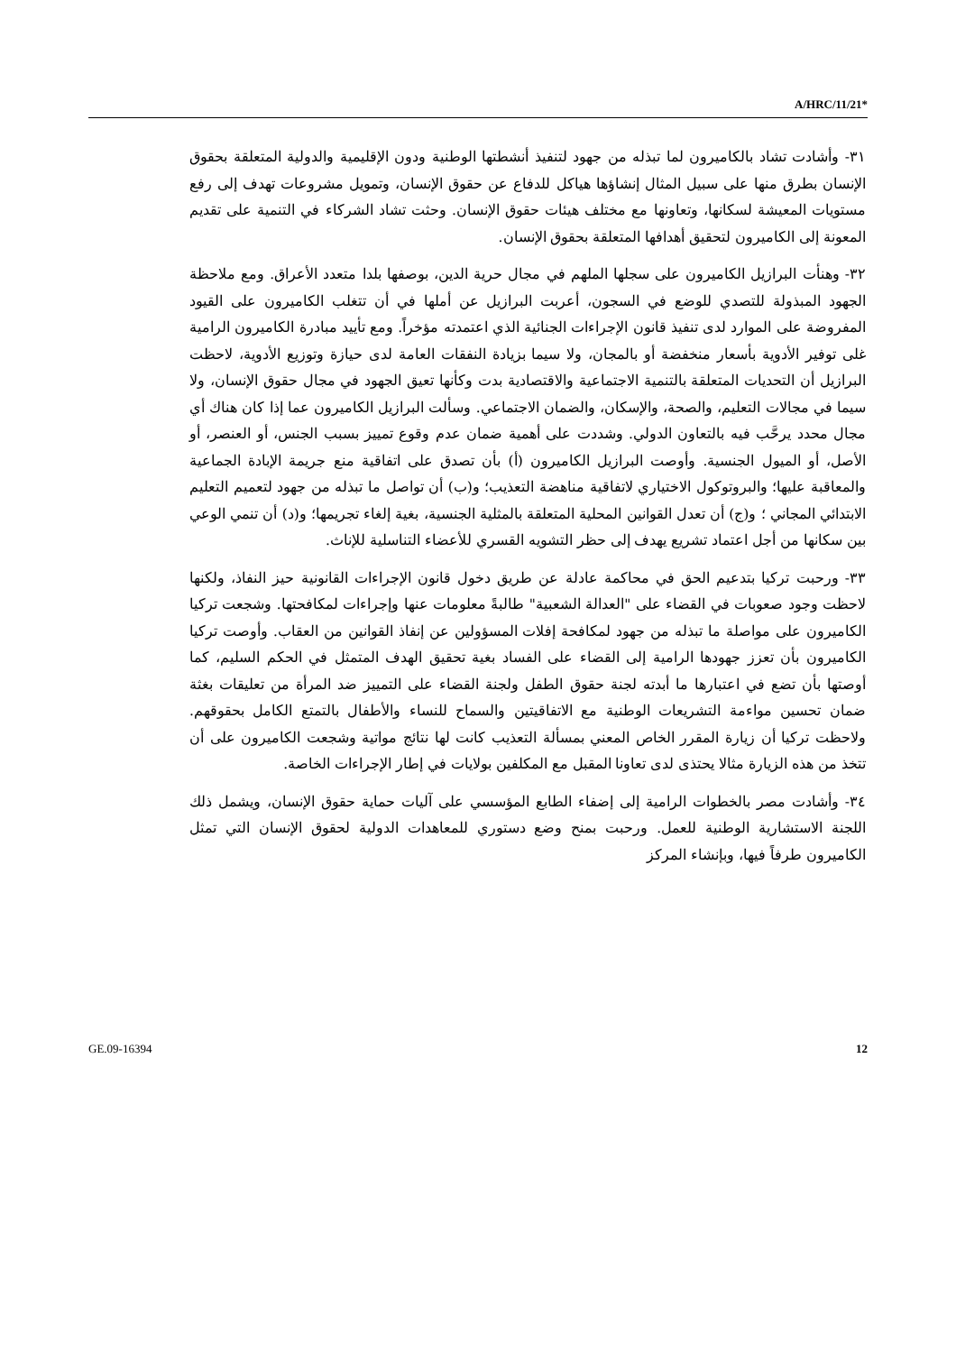A/HRC/11/21*
٣١- وأشادت تشاد بالكاميرون لما تبذله من جهود لتنفيذ أنشطتها الوطنية ودون الإقليمية والدولية المتعلقة بحقوق الإنسان بطرق منها على سبيل المثال إنشاؤها هياكل للدفاع عن حقوق الإنسان، وتمويل مشروعات تهدف إلى رفع مستويات المعيشة لسكانها، وتعاونها مع مختلف هيئات حقوق الإنسان. وحثت تشاد الشركاء في التنمية على تقديم المعونة إلى الكاميرون لتحقيق أهدافها المتعلقة بحقوق الإنسان.
٣٢- وهنأت البرازيل الكاميرون على سجلها الملهم في مجال حرية الدين، بوصفها بلدا متعدد الأعراق. ومع ملاحظة الجهود المبذولة للتصدي للوضع في السجون، أعربت البرازيل عن أملها في أن تتغلب الكاميرون على القيود المفروضة على الموارد لدى تنفيذ قانون الإجراءات الجنائية الذي اعتمدته مؤخراً. ومع تأييد مبادرة الكاميرون الرامية غلى توفير الأدوية بأسعار منخفضة أو بالمجان، ولا سيما بزيادة النفقات العامة لدى حيازة وتوزيع الأدوية، لاحظت البرازيل أن التحديات المتعلقة بالتنمية الاجتماعية والاقتصادية بدت وكأنها تعيق الجهود في مجال حقوق الإنسان، ولا سيما في مجالات التعليم، والصحة، والإسكان، والضمان الاجتماعي. وسألت البرازيل الكاميرون عما إذا كان هناك أي مجال محدد يرحَّب فيه بالتعاون الدولي. وشددت على أهمية ضمان عدم وقوع تمييز بسبب الجنس، أو العنصر، أو الأصل، أو الميول الجنسية. وأوصت البرازيل الكاميرون (أ) بأن تصدق على اتفاقية منع جريمة الإبادة الجماعية والمعاقبة عليها؛ والبروتوكول الاختياري لاتفاقية مناهضة التعذيب؛ و(ب) أن تواصل ما تبذله من جهود لتعميم التعليم الابتدائي المجاني ؛ و(ج) أن تعدل القوانين المحلية المتعلقة بالمثلية الجنسية، بغية إلغاء تجريمها؛ و(د) أن تنمي الوعي بين سكانها من أجل اعتماد تشريع يهدف إلى حظر التشويه القسري للأعضاء التناسلية للإناث.
٣٣- ورحبت تركيا بتدعيم الحق في محاكمة عادلة عن طريق دخول قانون الإجراءات القانونية حيز النفاذ، ولكنها لاحظت وجود صعوبات في القضاء على "العدالة الشعبية" طالبةً معلومات عنها وإجراءات لمكافحتها. وشجعت تركيا الكاميرون على مواصلة ما تبذله من جهود لمكافحة إفلات المسؤولين عن إنفاذ القوانين من العقاب. وأوصت تركيا الكاميرون بأن تعزز جهودها الرامية إلى القضاء على الفساد بغية تحقيق الهدف المتمثل في الحكم السليم، كما أوصتها بأن تضع في اعتبارها ما أبدته لجنة حقوق الطفل ولجنة القضاء على التمييز ضد المرأة من تعليقات بغثة ضمان تحسين مواءمة التشريعات الوطنية مع الاتفاقيتين والسماح للنساء والأطفال بالتمتع الكامل بحقوقهم. ولاحظت تركيا أن زيارة المقرر الخاص المعني بمسألة التعذيب كانت لها نتائج مواتية وشجعت الكاميرون على أن تتخذ من هذه الزيارة مثالا يحتذى لدى تعاونا المقبل مع المكلفين بولايات في إطار الإجراءات الخاصة.
٣٤- وأشادت مصر بالخطوات الرامية إلى إضفاء الطابع المؤسسي على آليات حماية حقوق الإنسان، ويشمل ذلك اللجنة الاستشارية الوطنية للعمل. ورحبت بمنح وضع دستوري للمعاهدات الدولية لحقوق الإنسان التي تمثل الكاميرون طرفاً فيها، وبإنشاء المركز
GE.09-16394 12